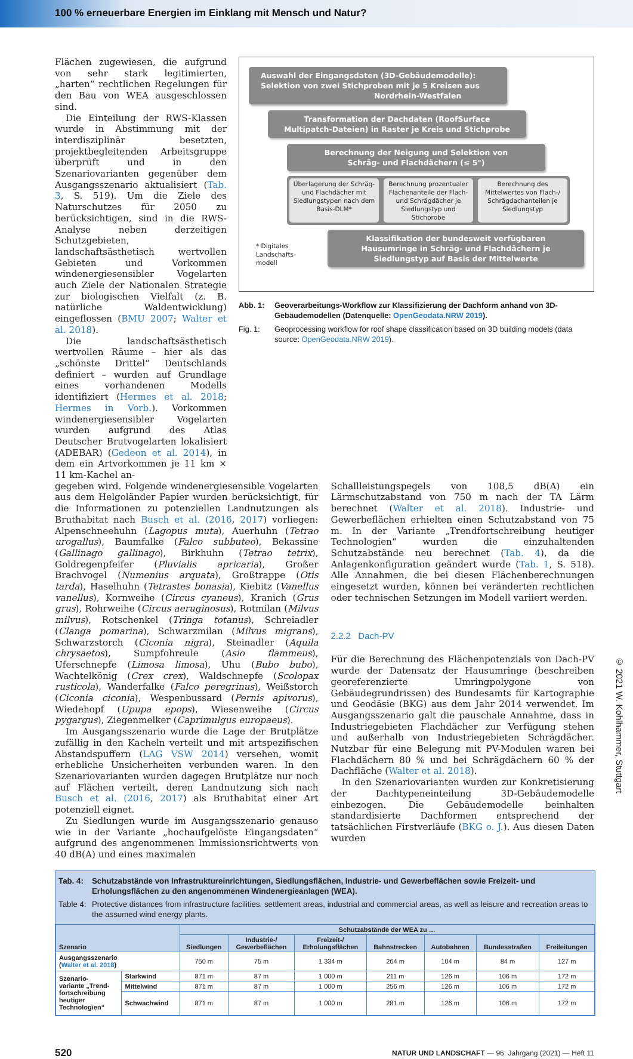100 % erneuerbare Energien im Einklang mit Mensch und Natur?
Flächen zugewiesen, die aufgrund von sehr stark legitimierten, „harten“ rechtlichen Regelungen für den Bau von WEA ausgeschlossen sind.
Die Einteilung der RWS-Klassen wurde in Abstimmung mit der interdisziplinär besetzten, projektbegleitenden Arbeitsgruppe überprüft und in den Szenariovarianten gegenüber dem Ausgangsszenario aktualisiert (Tab. 3, S. 519). Um die Ziele des Naturschutzes für 2050 zu berücksichtigen, sind in die RWS-Analyse neben derzeitigen Schutzgebieten, landschaftsästhetisch wertvollen Gebieten und Vorkommen windenergiesensibler Vogelarten auch Ziele der Nationalen Strategie zur biologischen Vielfalt (z. B. natürliche Waldentwicklung) eingeflossen (BMU 2007; Walter et al. 2018).
Die landschaftsästhetisch wertvollen Räume – hier als das „schönste Drittel“ Deutschlands definiert – wurden auf Grundlage eines vorhandenen Modells identifiziert (Hermes et al. 2018; Hermes in Vorb.). Vorkommen windenergiesensibler Vogelarten wurden aufgrund des Atlas Deutscher Brutvogelarten lokalisiert (ADEBAR) (Gedeon et al. 2014), in dem ein Artvorkommen je 11 km × 11 km-Kachel an-
Auswahl der Eingangsdaten (3D-Gebäudemodelle):
Selektion von zwei Stichproben mit je 5 Kreisen aus
Nordrhein-Westfalen
Transformation der Dachdaten (RoofSurface
Multipatch-Dateien) in Raster je Kreis und Stichprobe
Berechnung der Neigung und Selektion von
Schräg- und Flachdächern (≤ 5°)
Überlagerung der Schräg- und Flachdächer mit Siedlungstypen nach dem Basis-DLM*
Berechnung prozentualer Flächenanteile der Flach- und Schrägdächer je Siedlungstyp und Stichprobe
Berechnung des Mittelwertes von Flach-/ Schrägdachanteilen je Siedlungstyp
* Digitales Landschafts-modell
Klassifikation der bundesweit verfügbaren Hausumringe in Schräg- und Flachdächern je Siedlungstyp auf Basis der Mittelwerte
Abb. 1: Geoverarbeitungs-Workflow zur Klassifizierung der Dachform anhand von 3D-Gebäudemodellen (Datenquelle: OpenGeodata.NRW 2019).
Fig. 1: Geoprocessing workflow for roof shape classification based on 3D building models (data source: OpenGeodata.NRW 2019).
gegeben wird. Folgende windenergiesensible Vogelarten aus dem Helgoländer Papier wurden berücksichtigt, für die Informationen zu potenziellen Landnutzungen als Bruthabitat nach Busch et al. (2016, 2017) vorliegen: Alpenschneehuhn (Lagopus muta), Auerhuhn (Tetrao urogallus), Baumfalke (Falco subbuteo), Bekassine (Gallinago gallinago), Birkhuhn (Tetrao tetrix), Goldregenpfeifer (Pluvialis apricaria), Großer Brachvogel (Numenius arquata), Großtrappe (Otis tarda), Haselhuhn (Tetrastes bonasia), Kiebitz (Vanellus vanellus), Kornweihe (Circus cyaneus), Kranich (Grus grus), Rohrweihe (Circus aeruginosus), Rotmilan (Milvus milvus), Rotschenkel (Tringa totanus), Schreiadler (Clanga pomarina), Schwarzmilan (Milvus migrans), Schwarzstorch (Ciconia nigra), Steinadler (Aquila chrysaetos), Sumpfohreule (Asio flammeus), Uferschnepfe (Limosa limosa), Uhu (Bubo bubo), Wachtelkönig (Crex crex), Waldschnepfe (Scolopax rusticola), Wanderfalke (Falco peregrinus), Weißstorch (Ciconia ciconia), Wespenbussard (Pernis apivorus), Wiedehopf (Upupa epops), Wiesenweihe (Circus pygargus), Ziegenmelker (Caprimulgus europaeus).
Im Ausgangsszenario wurde die Lage der Brutplätze zufällig in den Kacheln verteilt und mit artspezifischen Abstandspuffern (LAG VSW 2014) versehen, womit erhebliche Unsicherheiten verbunden waren. In den Szenariovarianten wurden dagegen Brutplätze nur noch auf Flächen verteilt, deren Landnutzung sich nach Busch et al. (2016, 2017) als Bruthabitat einer Art potenziell eignet.
Zu Siedlungen wurde im Ausgangsszenario genauso wie in der Variante „hochaufgelöste Eingangsdaten“ aufgrund des angenommenen Immissionsrichtwerts von 40 dB(A) und eines maximalen
Schallleistungspegels von 108,5 dB(A) ein Lärmschutzabstand von 750 m nach der TA Lärm berechnet (Walter et al. 2018). Industrie- und Gewerbeflächen erhielten einen Schutzabstand von 75 m. In der Variante „Trendfortschreibung heutiger Technologien“ wurden die einzuhaltenden Schutzabstände neu berechnet (Tab. 4), da die Anlagenkonfiguration geändert wurde (Tab. 1, S. 518). Alle Annahmen, die bei diesen Flächenberechnungen eingesetzt wurden, können bei veränderten rechtlichen oder technischen Setzungen im Modell variiert werden.
2.2.2 Dach-PV
Für die Berechnung des Flächenpotenzials von Dach-PV wurde der Datensatz der Hausumringe (beschreiben georeferenzierte Umringpolygone von Gebäudegrundrissen) des Bundesamts für Kartographie und Geodäsie (BKG) aus dem Jahr 2014 verwendet. Im Ausgangsszenario galt die pauschale Annahme, dass in Industriegebieten Flachdächer zur Verfügung stehen und außerhalb von Industriegebieten Schrägdächer. Nutzbar für eine Belegung mit PV-Modulen waren bei Flachdächern 80 % und bei Schrägdächern 60 % der Dachfläche (Walter et al. 2018).
In den Szenariovarianten wurden zur Konkretisierung der Dachtypeneinteilung 3D-Gebäudemodelle einbezogen. Die Gebäudemodelle beinhalten standardisierte Dachformen entsprechend der tatsächlichen Firstverläufe (BKG o. J.). Aus diesen Daten wurden
Tab. 4: Schutzabstände von Infrastruktureinrichtungen, Siedlungsflächen, Industrie- und Gewerbeflächen sowie Freizeit- und Erholungsflächen zu den angenommenen Windenergieanlagen (WEA).
Table 4: Protective distances from infrastructure facilities, settlement areas, industrial and commercial areas, as well as leisure and recreation areas to the assumed wind energy plants.
| Szenario | | Schutzabstände der WEA zu … | | | | | | |
| --- | --- | --- | --- | --- | --- | --- | --- | --- |
| | | Siedlungen | Industrie-/ Gewerbeflächen | Freizeit-/ Erholungsflächen | Bahnstrecken | Autobahnen | Bundesstraßen | Freileitungen |
| Ausgangsszenario ( Walter et al. 2018 ) | | 750 m | 75 m | 1 334 m | 264 m | 104 m | 84 m | 127 m |
| Szenario- variante „Trend- fortschreibung heutiger Technologien“ | Starkwind | 871 m | 87 m | 1 000 m | 211 m | 126 m | 106 m | 172 m |
| | Mittelwind | 871 m | 87 m | 1 000 m | 256 m | 126 m | 106 m | 172 m |
| | Schwachwind | 871 m | 87 m | 1 000 m | 281 m | 126 m | 106 m | 172 m |
520 NATUR UND LANDSCHAFT — 96. Jahrgang (2021) — Heft 11
© 2021 W. Kohlhammer, Stuttgart